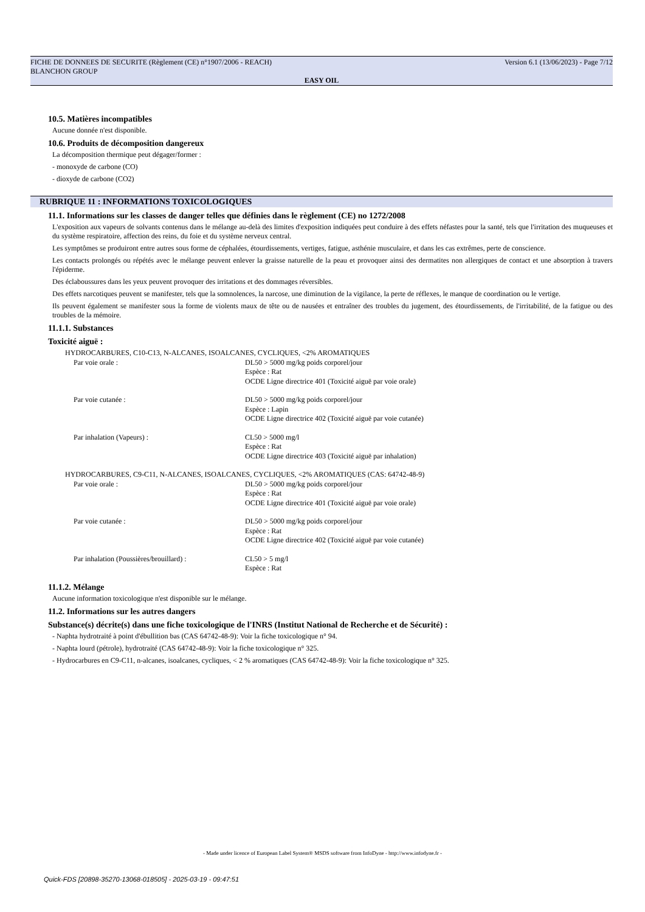FICHE DE DONNEES DE SECURITE (Règlement (CE) n°1907/2006 - REACH)
BLANCHON GROUP
Version 6.1 (13/06/2023) - Page 7/12
EASY OIL
10.5. Matières incompatibles
Aucune donnée n'est disponible.
10.6. Produits de décomposition dangereux
La décomposition thermique peut dégager/former :
- monoxyde de carbone (CO)
- dioxyde de carbone (CO2)
RUBRIQUE 11 : INFORMATIONS TOXICOLOGIQUES
11.1. Informations sur les classes de danger telles que définies dans le règlement (CE) no 1272/2008
L'exposition aux vapeurs de solvants contenus dans le mélange au-delà des limites d'exposition indiquées peut conduire à des effets néfastes pour la santé, tels que l'irritation des muqueuses et du système respiratoire, affection des reins, du foie et du système nerveux central.
Les symptômes se produiront entre autres sous forme de céphalées, étourdissements, vertiges, fatigue, asthénie musculaire, et dans les cas extrêmes, perte de conscience.
Les contacts prolongés ou répétés avec le mélange peuvent enlever la graisse naturelle de la peau et provoquer ainsi des dermatites non allergiques de contact et une absorption à travers l'épiderme.
Des éclaboussures dans les yeux peuvent provoquer des irritations et des dommages réversibles.
Des effets narcotiques peuvent se manifester, tels que la somnolences, la narcose, une diminution de la vigilance, la perte de réflexes, le manque de coordination ou le vertige.
Ils peuvent également se manifester sous la forme de violents maux de tête ou de nausées et entraîner des troubles du jugement, des étourdissements, de l'irritabilité, de la fatigue ou des troubles de la mémoire.
11.1.1. Substances
Toxicité aiguë :
HYDROCARBURES, C10-C13, N-ALCANES, ISOALCANES, CYCLIQUES, <2% AROMATIQUES
Par voie orale : DL50 > 5000 mg/kg poids corporel/jour
Espèce : Rat
OCDE Ligne directrice 401 (Toxicité aiguë par voie orale)
Par voie cutanée : DL50 > 5000 mg/kg poids corporel/jour
Espèce : Lapin
OCDE Ligne directrice 402 (Toxicité aiguë par voie cutanée)
Par inhalation (Vapeurs) : CL50 > 5000 mg/l
Espèce : Rat
OCDE Ligne directrice 403 (Toxicité aiguë par inhalation)
HYDROCARBURES, C9-C11, N-ALCANES, ISOALCANES, CYCLIQUES, <2% AROMATIQUES (CAS: 64742-48-9)
Par voie orale : DL50 > 5000 mg/kg poids corporel/jour
Espèce : Rat
OCDE Ligne directrice 401 (Toxicité aiguë par voie orale)
Par voie cutanée : DL50 > 5000 mg/kg poids corporel/jour
Espèce : Rat
OCDE Ligne directrice 402 (Toxicité aiguë par voie cutanée)
Par inhalation (Poussières/brouillard) :
CL50 > 5 mg/l
Espèce : Rat
11.1.2. Mélange
Aucune information toxicologique n'est disponible sur le mélange.
11.2. Informations sur les autres dangers
Substance(s) décrite(s) dans une fiche toxicologique de l'INRS (Institut National de Recherche et de Sécurité) :
- Naphta hydrotraité à point d'ébullition bas (CAS 64742-48-9): Voir la fiche toxicologique n° 94.
- Naphta lourd (pétrole), hydrotraité (CAS 64742-48-9): Voir la fiche toxicologique n° 325.
- Hydrocarbures en C9-C11, n-alcanes, isoalcanes, cycliques, < 2 % aromatiques (CAS 64742-48-9): Voir la fiche toxicologique n° 325.
- Made under licence of European Label System® MSDS software from InfoDyne - http://www.infodyne.fr -
Quick-FDS [20898-35270-13068-018505] - 2025-03-19 - 09:47:51